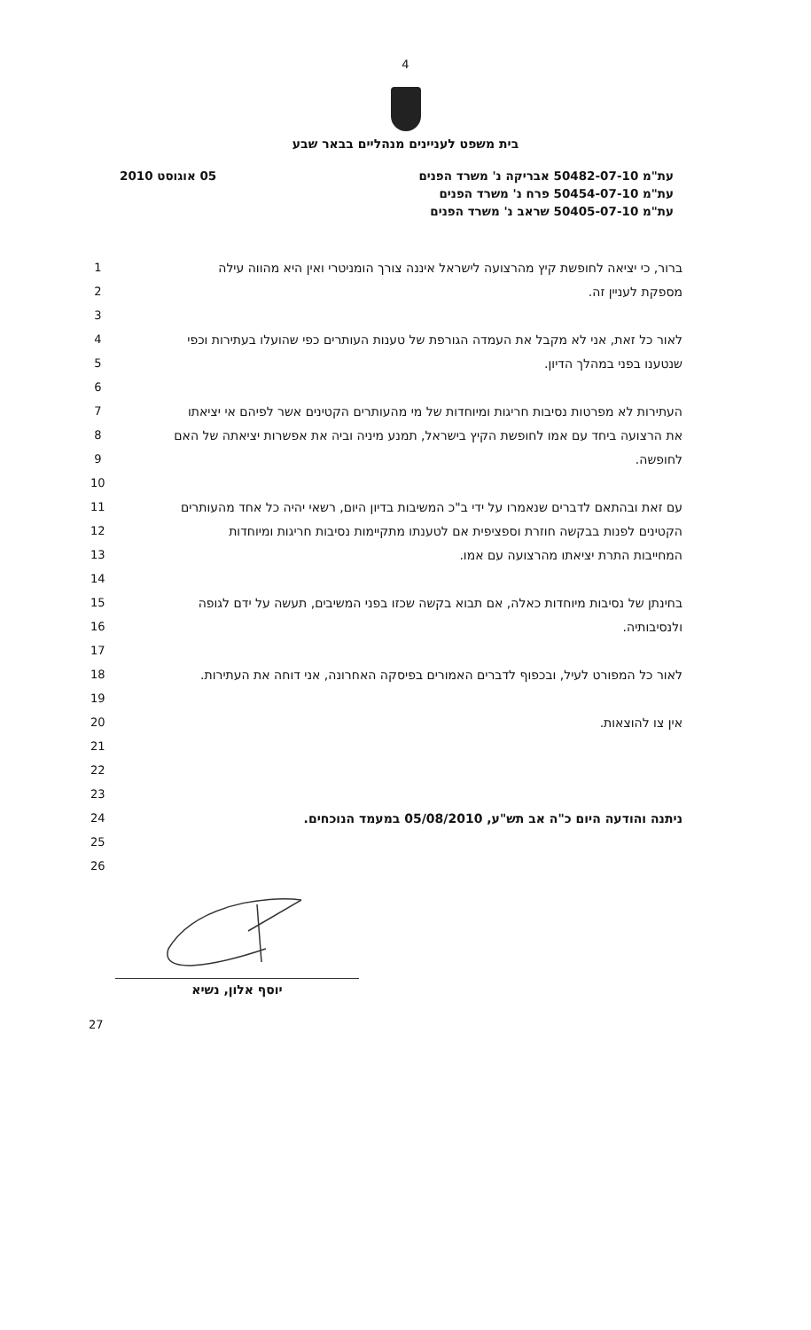4
בית משפט לעניינים מנהליים בבאר שבע
עת"מ 50482-07-10 אבריקה נ' משרד הפנים
עת"מ 50454-07-10 פרח נ' משרד הפנים
עת"מ 50405-07-10 שראב נ' משרד הפנים
05 אוגוסט 2010
| 1 | ברור, כי יציאה לחופשת קיץ מהרצועה לישראל איננה צורך הומניטרי ואין היא מהווה עילה |
| 2 | מספקת לעניין זה. |
| 3 | |
| 4 | לאור כל זאת, אני לא מקבל את העמדה הגורפת של טענות העותרים כפי שהועלו בעתירות וכפי |
| 5 | שנטענו בפני במהלך הדיון. |
| 6 | |
| 7 | העתירות לא מפרטות נסיבות חריגות ומיוחדות של מי מהעותרים הקטינים אשר לפיהם אי יציאתו |
| 8 | את הרצועה ביחד עם אמו לחופשת הקיץ בישראל, תמנע מיניה וביה את אפשרות יציאתה של האם |
| 9 | לחופשה. |
| 10 | |
| 11 | עם זאת ובהתאם לדברים שנאמרו על ידי ב"כ המשיבות בדיון היום, רשאי יהיה כל אחד מהעותרים |
| 12 | הקטינים לפנות בבקשה חוזרת וספציפית אם לטענתו מתקיימות נסיבות חריגות ומיוחדות |
| 13 | המחייבות התרת יציאתו מהרצועה עם אמו. |
| 14 | |
| 15 | בחינתן של נסיבות מיוחדות כאלה, אם תבוא בקשה שכזו בפני המשיבים, תעשה על ידם לגופה |
| 16 | ולנסיבותיה. |
| 17 | |
| 18 | לאור כל המפורט לעיל, ובכפוף לדברים האמורים בפיסקה האחרונה, אני דוחה את העתירות. |
| 19 | |
| 20 | אין צו להוצאות. |
| 21 | |
| 22 | |
| 23 | |
| 24 | ניתנה והודעה היום כ"ה אב תש"ע, 05/08/2010 במעמד הנוכחים. |
| 25 | |
| 26 | |
יוסף אלון, נשיא
27